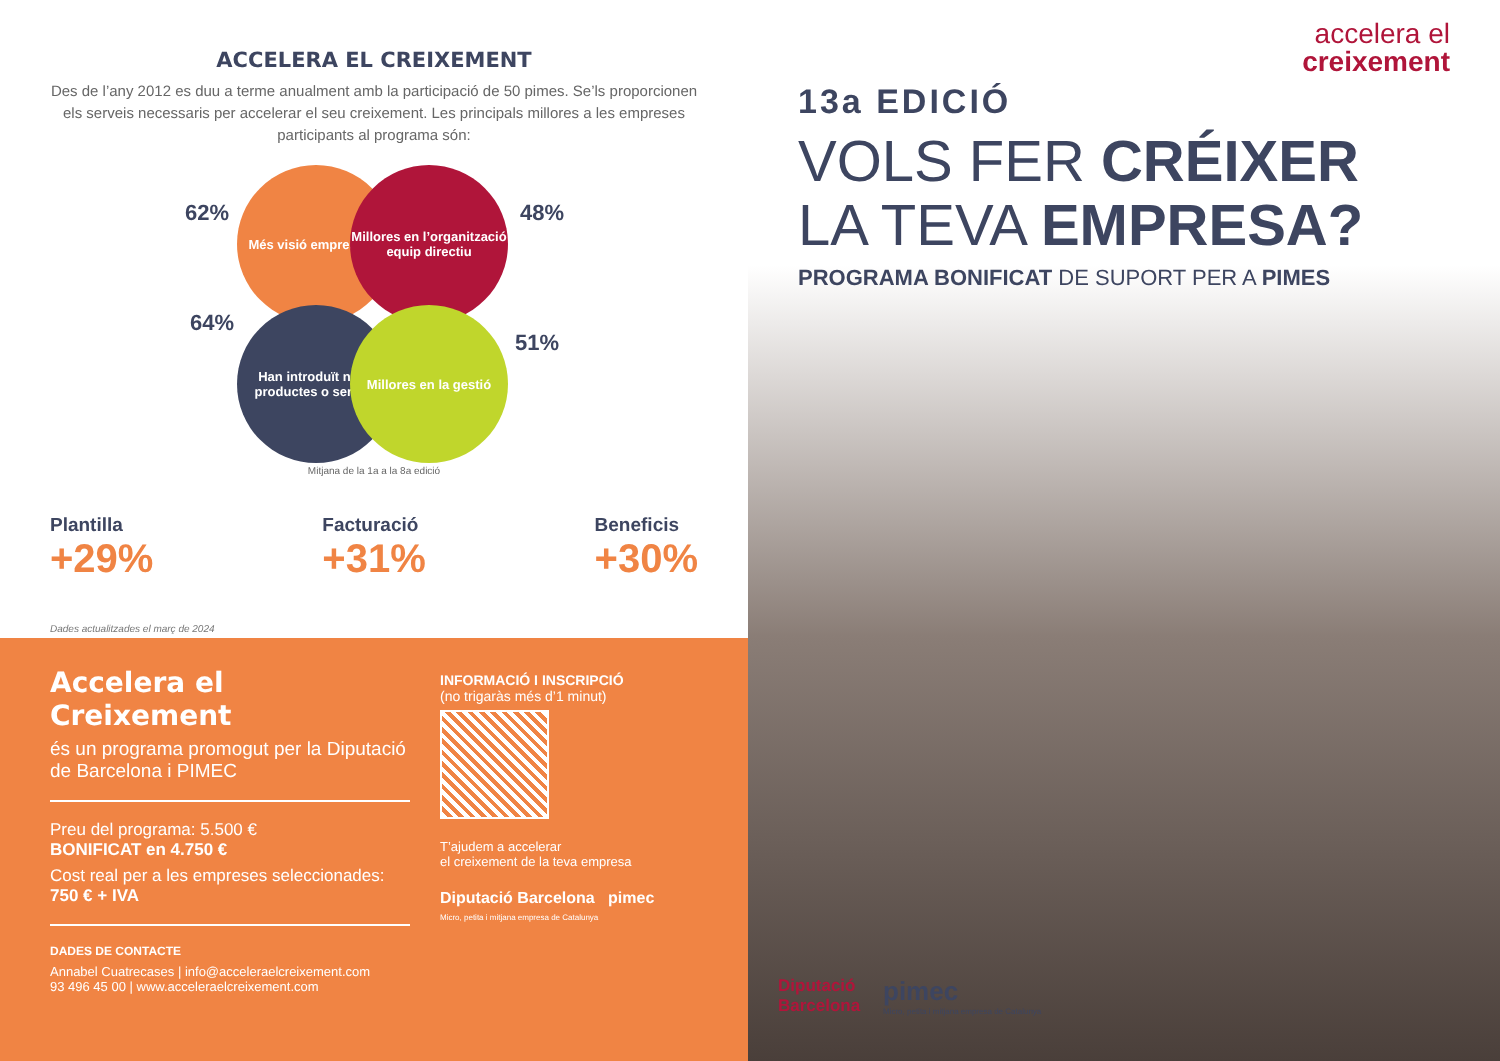ACCELERA EL CREIXEMENT
Des de l’any 2012 es duu a terme anualment amb la participació de 50 pimes. Se’ls proporcionen els serveis necessaris per accelerar el seu creixement. Les principals millores a les empreses participants al programa són:
62%
Més visió empresarial
Millores en l’organització equip directiu
48%
64%
Han introduït nous productes o serveis
Millores en la gestió
51%
Mitjana de la 1a a la 8a edició
Plantilla
+29%
Facturació
+31%
Beneficis
+30%
Dades actualitzades el març de 2024
Accelera el Creixement
és un programa promogut per la Diputació de Barcelona i PIMEC
Preu del programa: 5.500 €
BONIFICAT en 4.750 €
Cost real per a les empreses seleccionades: 750 € + IVA
DADES DE CONTACTE
Annabel Cuatrecases | info@acceleraelcreixement.com
93 496 45 00 | www.acceleraelcreixement.com
INFORMACIÓ I INSCRIPCIÓ
(no trigaràs més d’1 minut)
T’ajudem a accelerar
el creixement de la teva empresa
Diputació Barcelona pimec
Micro, petita i mitjana empresa de Catalunya
accelera el
creixement
13a EDICIÓ
VOLS FER CRÉIXER
LA TEVA EMPRESA?
PROGRAMA BONIFICAT DE SUPORT PER A PIMES
Diputació
Barcelona
pimec
Micro, petita i mitjana empresa de Catalunya